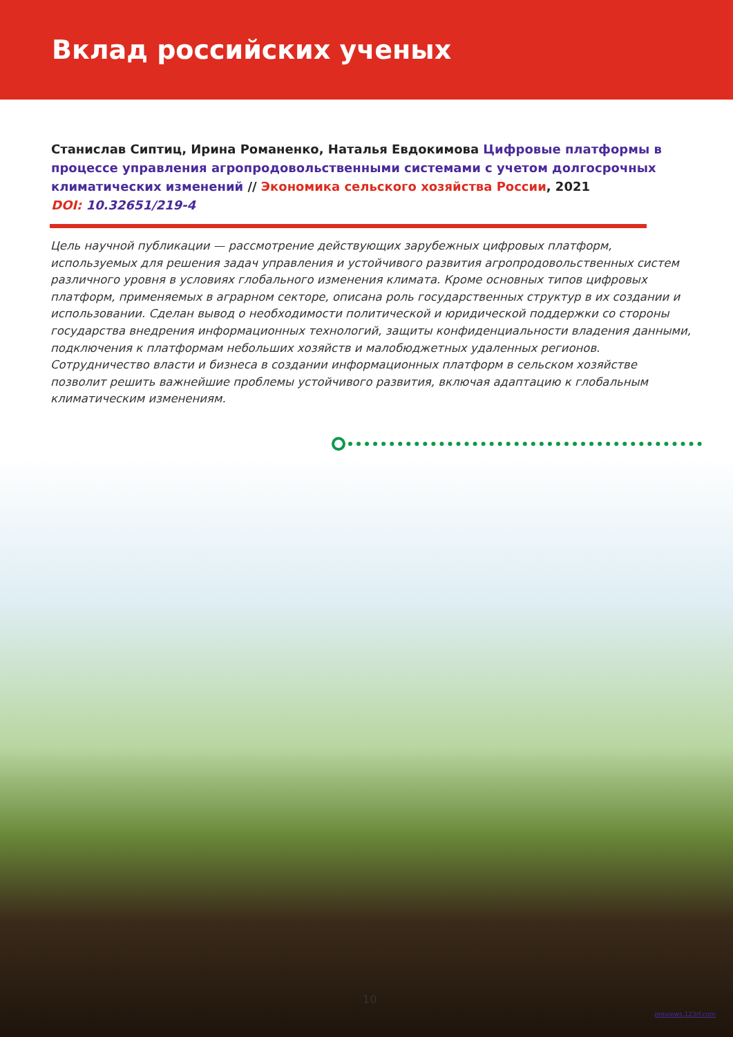Вклад российских ученых
Станислав Сиптиц, Ирина Романенко, Наталья Евдокимова Цифровые платформы в процессе управления агропродовольственными системами с учетом долгосрочных климатических изменений // Экономика сельского хозяйства России, 2021
DOI: 10.32651/219-4
Цель научной публикации — рассмотрение действующих зарубежных цифровых платформ, используемых для решения задач управления и устойчивого развития агропродовольственных систем различного уровня в условиях глобального изменения климата. Кроме основных типов цифровых платформ, применяемых в аграрном секторе, описана роль государственных структур в их создании и использовании. Сделан вывод о необходимости политической и юридической поддержки со стороны государства внедрения информационных технологий, защиты конфиденциальности владения данными, подключения к платформам небольших хозяйств и малобюджетных удаленных регионов. Сотрудничество власти и бизнеса в создании информационных платформ в сельском хозяйстве позволит решить важнейшие проблемы устойчивого развития, включая адаптацию к глобальным климатическим изменениям.
10
previews.123rf.com